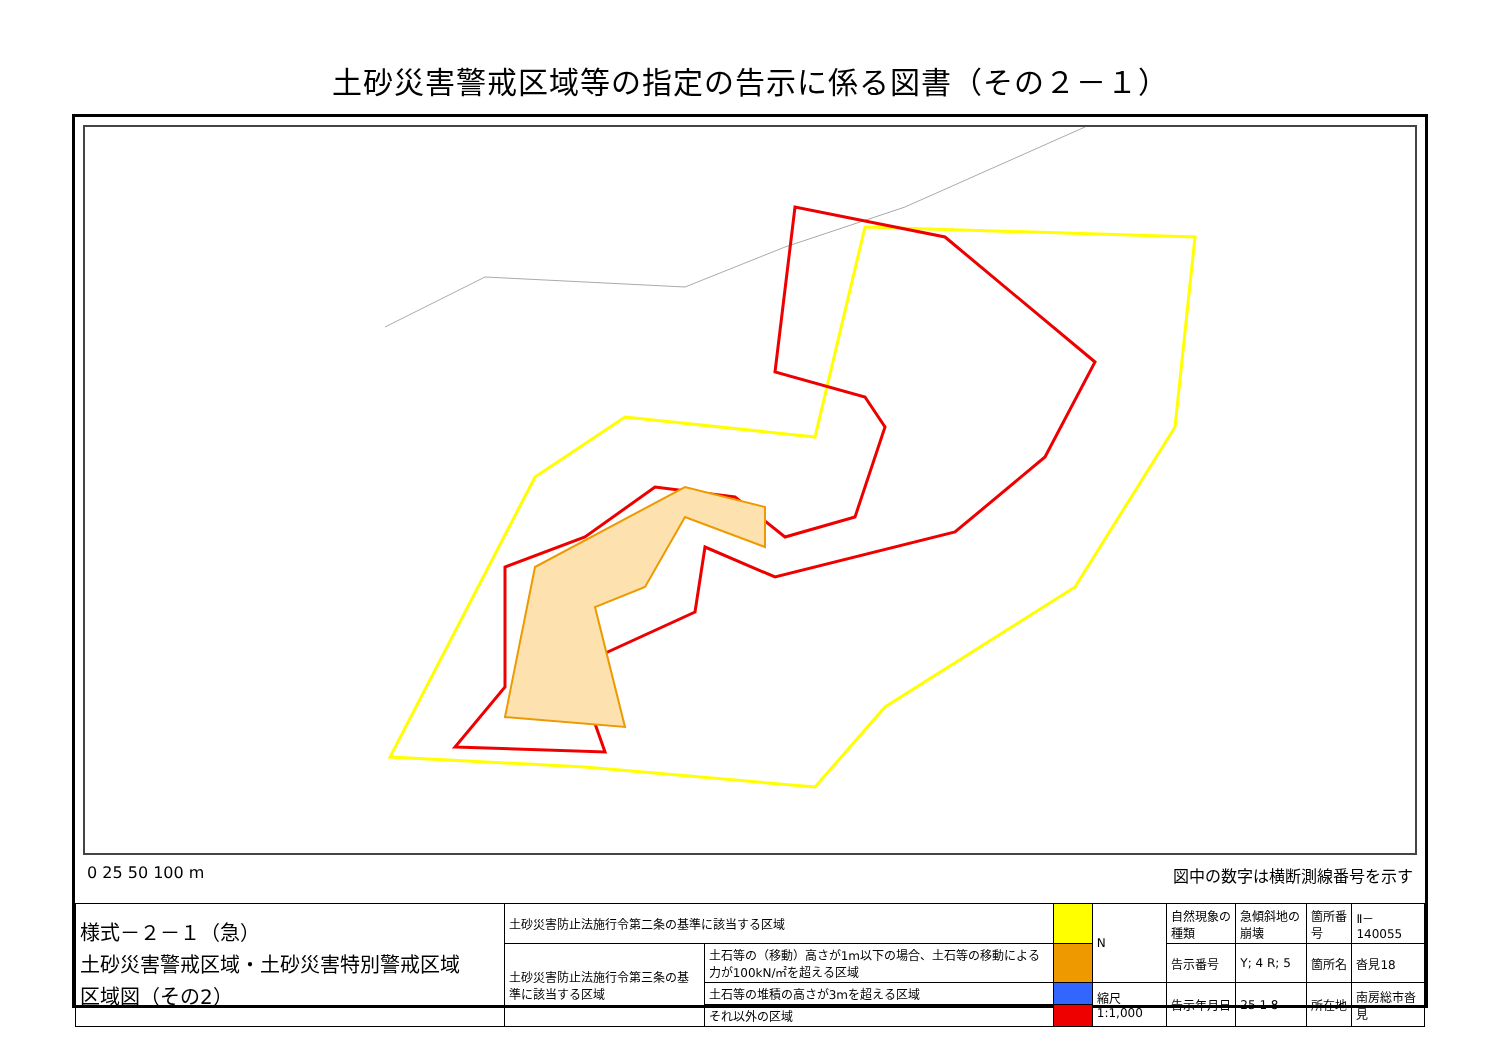土砂災害警戒区域等の指定の告示に係る図書（その２－１）
0 25 50 100 m 図中の数字は横断測線番号を示す
| 様式－２－１（急） 土砂災害警戒区域・土砂災害特別警戒区域 区域図（その2） | 土砂災害防止法施行令第二条の基準に該当する区域 | | | N | 自然現象の種類 | 急傾斜地の崩壊 | 箇所番号 | Ⅱ－140055 |
| | 土砂災害防止法施行令第三条の基準に該当する区域 | 土石等の（移動）高さが1m以下の場合、土石等の移動による力が100kN/㎡を超える区域 | | | 告示番号 | Y; 4 R; 5 | 箇所名 | 沓見18 |
| | | 土石等の堆積の高さが3mを超える区域 | | 縮尺 1:1,000 | 告示年月日 | 25 1 8 | 所在地 | 南房総市沓見 |
| | | それ以外の区域 | | | | | | |